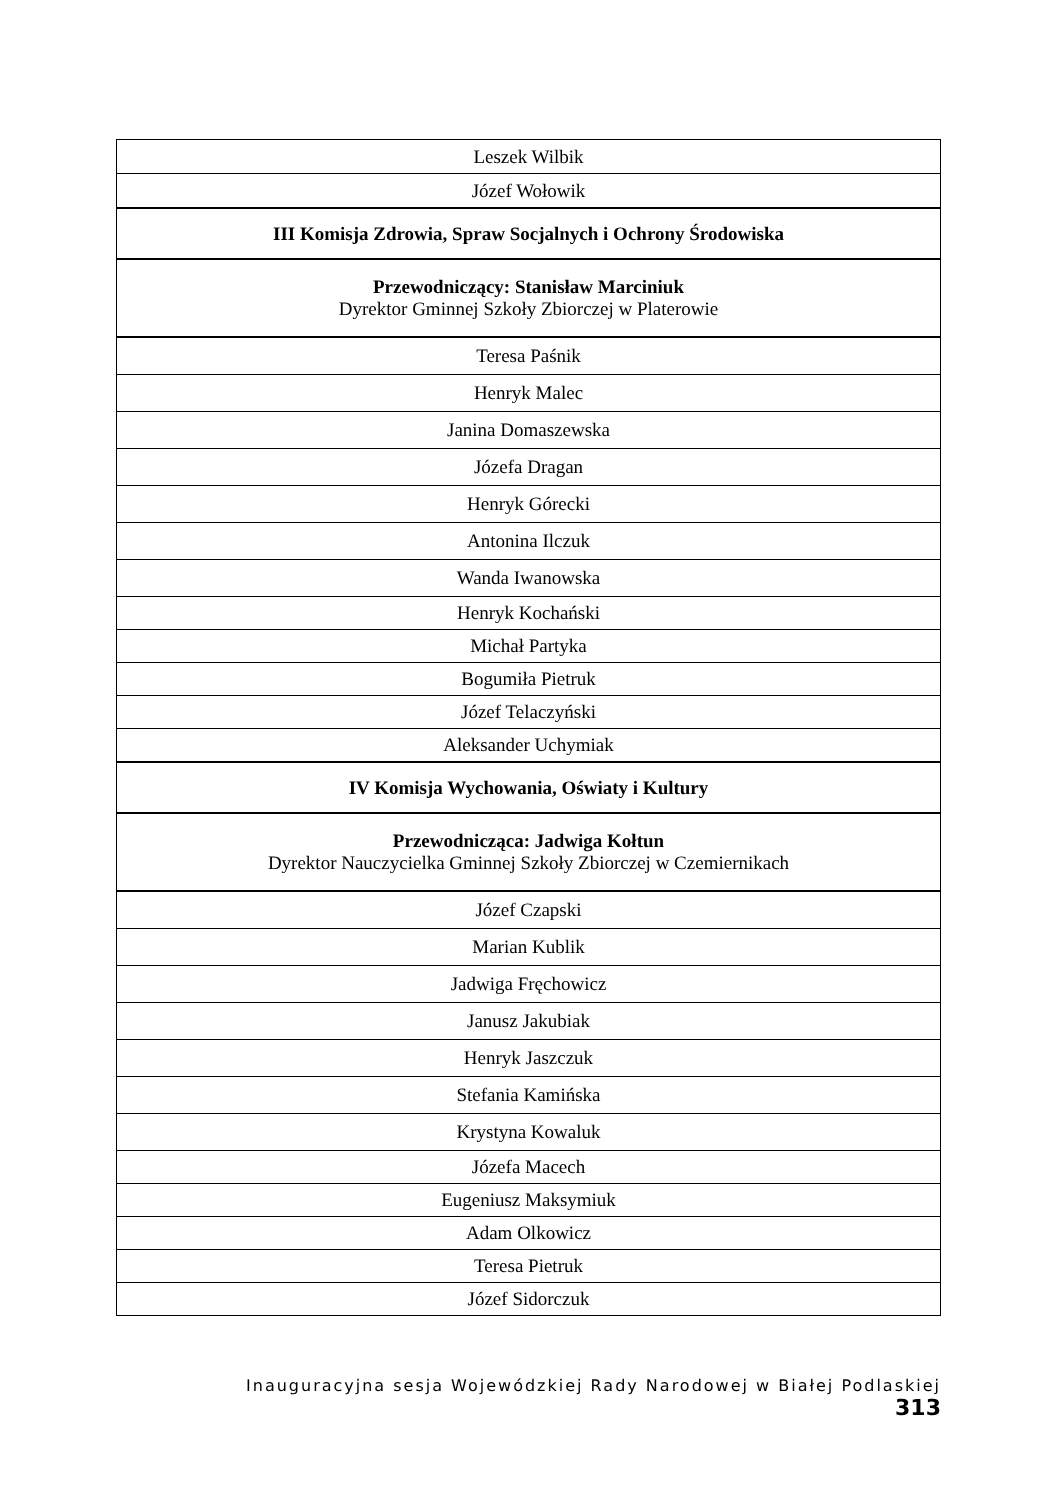| Leszek Wilbik |
| Józef Wołowik |
| III Komisja Zdrowia, Spraw Socjalnych i Ochrony Środowiska |
| Przewodniczący: Stanisław Marciniuk Dyrektor Gminnej Szkoły Zbiorczej w Platerowie |
| Teresa Paśnik |
| Henryk Malec |
| Janina Domaszewska |
| Józefa Dragan |
| Henryk Górecki |
| Antonina Ilczuk |
| Wanda Iwanowska |
| Henryk Kochański |
| Michał Partyka |
| Bogumiła Pietruk |
| Józef Telaczyński |
| Aleksander Uchymiak |
| IV Komisja Wychowania, Oświaty i Kultury |
| Przewodnicząca: Jadwiga Kołtun Dyrektor Nauczycielka Gminnej Szkoły Zbiorczej w Czemiernikach |
| Józef Czapski |
| Marian Kublik |
| Jadwiga Fręchowicz |
| Janusz Jakubiak |
| Henryk Jaszczuk |
| Stefania Kamińska |
| Krystyna Kowaluk |
| Józefa Macech |
| Eugeniusz Maksymiuk |
| Adam Olkowicz |
| Teresa Pietruk |
| Józef Sidorczuk |
Inauguracyjna sesja Wojewódzkiej Rady Narodowej w Białej Podlaskiej 313